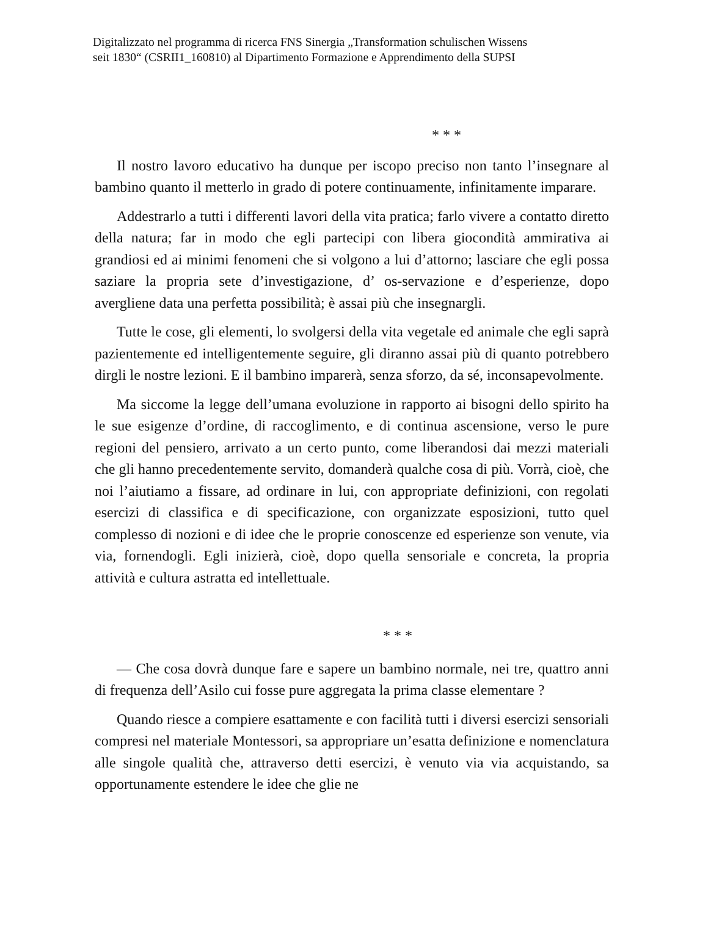Digitalizzato nel programma di ricerca FNS Sinergia „Transformation schulischen Wissens
seit 1830“ (CSRII1_160810) al Dipartimento Formazione e Apprendimento della SUPSI
* * *
Il nostro lavoro educativo ha dunque per iscopo preciso non tanto l’insegnare al bambino quanto il metterlo in grado di potere continuamente, infinitamente imparare.
Addestrarlo a tutti i differenti lavori della vita pratica; farlo vivere a contatto diretto della natura; far in modo che egli partecipi con libera giocondità ammirativa ai grandiosi ed ai minimi fenomeni che si volgono a lui d’attorno; lasciare che egli possa saziare la propria sete d’investigazione, d’ os-servazione e d’esperienze, dopo avergliene data una perfetta possibilità; è assai più che insegnargli.
Tutte le cose, gli elementi, lo svolgersi della vita vegetale ed animale che egli saprà pazientemente ed intelligentemente seguire, gli diranno assai più di quanto potrebbero dirgli le nostre lezioni. E il bambino imparerà, senza sforzo, da sé, inconsapevolmente.
Ma siccome la legge dell’umana evoluzione in rapporto ai bisogni dello spirito ha le sue esigenze d’ordine, di raccoglimento, e di continua ascensione, verso le pure regioni del pensiero, arrivato a un certo punto, come liberandosi dai mezzi materiali che gli hanno precedentemente servito, domanderà qualche cosa di più. Vorrà, cioè, che noi l’aiutiamo a fissare, ad ordinare in lui, con appropriate definizioni, con regolati esercizi di classifica e di specificazione, con organizzate esposizioni, tutto quel complesso di nozioni e di idee che le proprie conoscenze ed esperienze son venute, via via, fornendogli. Egli inizierà, cioè, dopo quella sensoriale e concreta, la propria attività e cultura astratta ed intellettuale.
* * *
— Che cosa dovrà dunque fare e sapere un bambino normale, nei tre, quattro anni di frequenza dell’Asilo cui fosse pure aggregata la prima classe elementare ?
Quando riesce a compiere esattamente e con facilità tutti i diversi esercizi sensoriali compresi nel materiale Montessori, sa appropriare un’esatta definizione e nomenclatura alle singole qualità che, attraverso detti esercizi, è venuto via via acquistando, sa opportunamente estendere le idee che glie ne